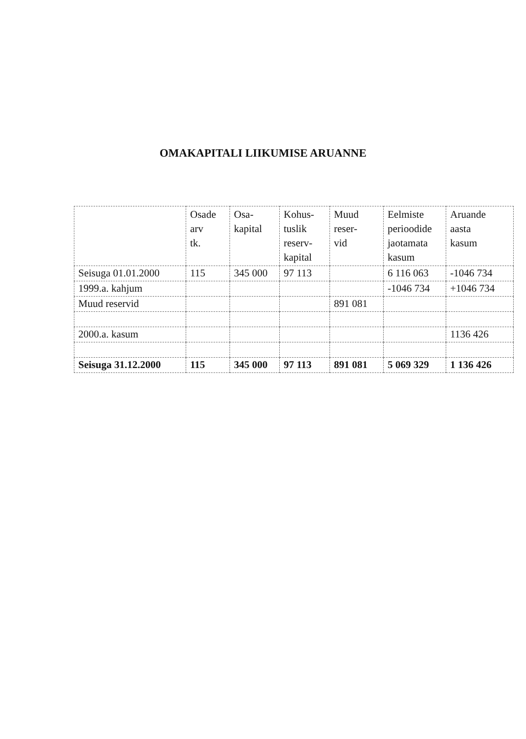OMAKAPITALI LIIKUMISE ARUANNE
| | Osade arv tk. | Osa- kapital | Kohus- tuslik reserv- kapital | Muud reser- vid | Eelmiste perioodide jaotamata kasum | Aruande aasta kasum |
| --- | --- | --- | --- | --- | --- | --- |
| Seisuga 01.01.2000 | 115 | 345 000 | 97 113 | | 6 116 063 | -1046 734 |
| 1999.a. kahjum | | | | | -1046 734 | +1046 734 |
| Muud reservid | | | | 891 081 | | |
| 2000.a. kasum | | | | | | 1136 426 |
| Seisuga 31.12.2000 | 115 | 345 000 | 97 113 | 891 081 | 5 069 329 | 1 136 426 |